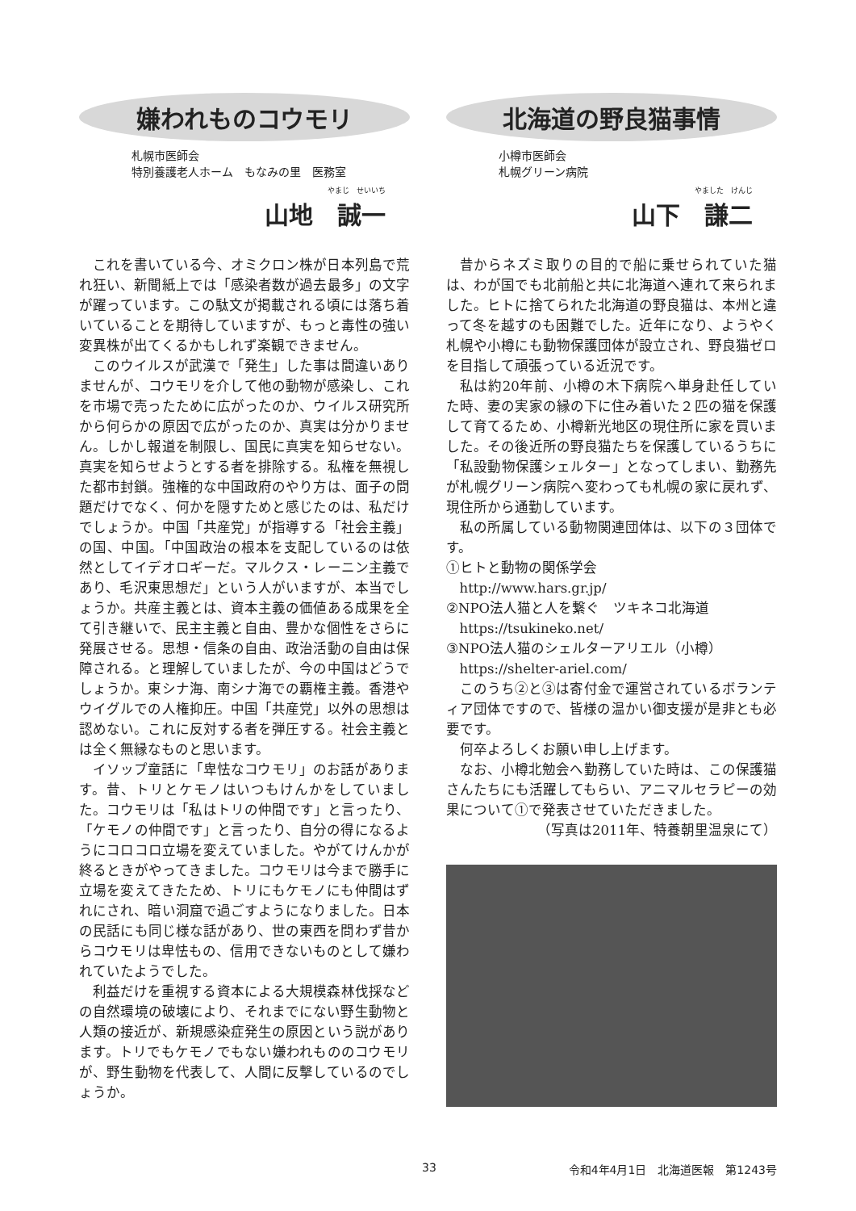嫌われものコウモリ
札幌市医師会
特別養護老人ホーム　もなみの里　医務室
やまじ　せいいち
山地　誠一
これを書いている今、オミクロン株が日本列島で荒れ狂い、新聞紙上では「感染者数が過去最多」の文字が躍っています。この駄文が掲載される頃には落ち着いていることを期待していますが、もっと毒性の強い変異株が出てくるかもしれず楽観できません。
このウイルスが武漢で「発生」した事は間違いありませんが、コウモリを介して他の動物が感染し、これを市場で売ったために広がったのか、ウイルス研究所から何らかの原因で広がったのか、真実は分かりません。しかし報道を制限し、国民に真実を知らせない。真実を知らせようとする者を排除する。私権を無視した都市封鎖。強権的な中国政府のやり方は、面子の問題だけでなく、何かを隠すためと感じたのは、私だけでしょうか。中国「共産党」が指導する「社会主義」の国、中国。「中国政治の根本を支配しているのは依然としてイデオロギーだ。マルクス・レーニン主義であり、毛沢東思想だ」という人がいますが、本当でしょうか。共産主義とは、資本主義の価値ある成果を全て引き継いで、民主主義と自由、豊かな個性をさらに発展させる。思想・信条の自由、政治活動の自由は保障される。と理解していましたが、今の中国はどうでしょうか。東シナ海、南シナ海での覇権主義。香港やウイグルでの人権抑圧。中国「共産党」以外の思想は認めない。これに反対する者を弾圧する。社会主義とは全く無縁なものと思います。
イソップ童話に「卑怯なコウモリ」のお話があります。昔、トリとケモノはいつもけんかをしていました。コウモリは「私はトリの仲間です」と言ったり、「ケモノの仲間です」と言ったり、自分の得になるようにコロコロ立場を変えていました。やがてけんかが終るときがやってきました。コウモリは今まで勝手に立場を変えてきたため、トリにもケモノにも仲間はずれにされ、暗い洞窟で過ごすようになりました。日本の民話にも同じ様な話があり、世の東西を問わず昔からコウモリは卑怯もの、信用できないものとして嫌われていたようでした。
利益だけを重視する資本による大規模森林伐採などの自然環境の破壊により、それまでにない野生動物と人類の接近が、新規感染症発生の原因という説があります。トリでもケモノでもない嫌われもののコウモリが、野生動物を代表して、人間に反撃しているのでしょうか。
北海道の野良猫事情
小樽市医師会
札幌グリーン病院
やました　けんじ
山下　謙二
昔からネズミ取りの目的で船に乗せられていた猫は、わが国でも北前船と共に北海道へ連れて来られました。ヒトに捨てられた北海道の野良猫は、本州と違って冬を越すのも困難でした。近年になり、ようやく札幌や小樽にも動物保護団体が設立され、野良猫ゼロを目指して頑張っている近況です。
私は約20年前、小樽の木下病院へ単身赴任していた時、妻の実家の縁の下に住み着いた２匹の猫を保護して育てるため、小樽新光地区の現住所に家を買いました。その後近所の野良猫たちを保護しているうちに「私設動物保護シェルター」となってしまい、勤務先が札幌グリーン病院へ変わっても札幌の家に戻れず、現住所から通勤しています。
私の所属している動物関連団体は、以下の３団体です。
①ヒトと動物の関係学会
http://www.hars.gr.jp/
②NPO法人猫と人を繋ぐ　ツキネコ北海道
https://tsukineko.net/
③NPO法人猫のシェルターアリエル（小樽）
https://shelter-ariel.com/
このうち②と③は寄付金で運営されているボランティア団体ですので、皆様の温かい御支援が是非とも必要です。
何卒よろしくお願い申し上げます。
なお、小樽北勉会へ勤務していた時は、この保護猫さんたちにも活躍してもらい、アニマルセラピーの効果について①で発表させていただきました。
（写真は2011年、特養朝里温泉にて）
33 令和4年4月1日　北海道医報　第1243号